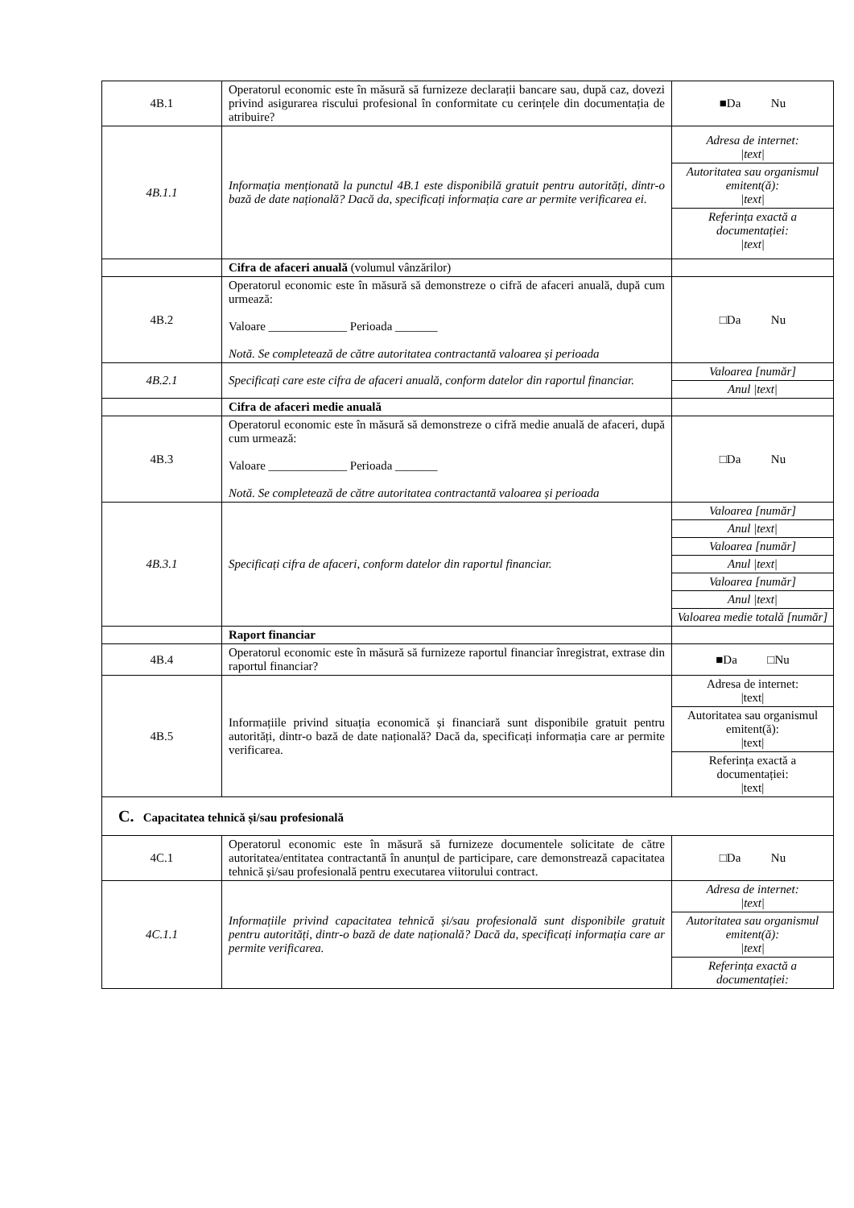| 4B.1 | Operatorul economic este în măsură să furnizeze declarații bancare sau, după caz, dovezi privind asigurarea riscului profesional în conformitate cu cerințele din documentația de atribuire? | ■Da Nu |
| 4B.1.1 | Informația menționată la punctul 4B.1 este disponibilă gratuit pentru autorități, dintr-o bază de date națională? Dacă da, specificați informația care ar permite verificarea ei. | / Adresa de internet: /text/ / / Autoritatea sau organismul emitent(ă): /text/ / / Referința exactă a documentației: /text/ / |
| | Cifra de afaceri anuală (volumul vânzărilor) | |
| 4B.2 | Operatorul economic este în măsură să demonstreze o cifră de afaceri anuală, după cum urmează: Valoare _____________ Perioada _______ Notă. Se completează de către autoritatea contractantă valoarea și perioada | □Da Nu |
| 4B.2.1 | Specificați care este cifra de afaceri anuală, conform datelor din raportul financiar. | / Valoarea [număr] / / Anul /text/ / |
| | Cifra de afaceri medie anuală | |
| 4B.3 | Operatorul economic este în măsură să demonstreze o cifră medie anuală de afaceri, după cum urmează: Valoare _____________ Perioada _______ Notă. Se completează de către autoritatea contractantă valoarea și perioada | □Da Nu |
| 4B.3.1 | Specificați cifra de afaceri, conform datelor din raportul financiar. | / Valoarea [număr] / / Anul /text/ / / Valoarea [număr] / / Anul /text/ / / Valoarea [număr] / / Anul /text/ / / Valoarea medie totală [număr] / |
| | Raport financiar | |
| 4B.4 | Operatorul economic este în măsură să furnizeze raportul financiar înregistrat, extrase din raportul financiar? | ■Da □Nu |
| 4B.5 | Informațiile privind situația economică și financiară sunt disponibile gratuit pentru autorități, dintr-o bază de date națională? Dacă da, specificați informația care ar permite verificarea. | / Adresa de internet: /text/ / / Autoritatea sau organismul emitent(ă): /text/ / / Referința exactă a documentației: /text/ / |
| C. Capacitatea tehnică și/sau profesională | | |
| 4C.1 | Operatorul economic este în măsură să furnizeze documentele solicitate de către autoritatea/entitatea contractantă în anunțul de participare, care demonstrează capacitatea tehnică și/sau profesională pentru executarea viitorului contract. | □Da Nu |
| 4C.1.1 | Informațiile privind capacitatea tehnică și/sau profesională sunt disponibile gratuit pentru autorități, dintr-o bază de date națională? Dacă da, specificați informația care ar permite verificarea. | / Adresa de internet: /text/ / / Autoritatea sau organismul emitent(ă): /text/ / / Referința exactă a documentației: / |